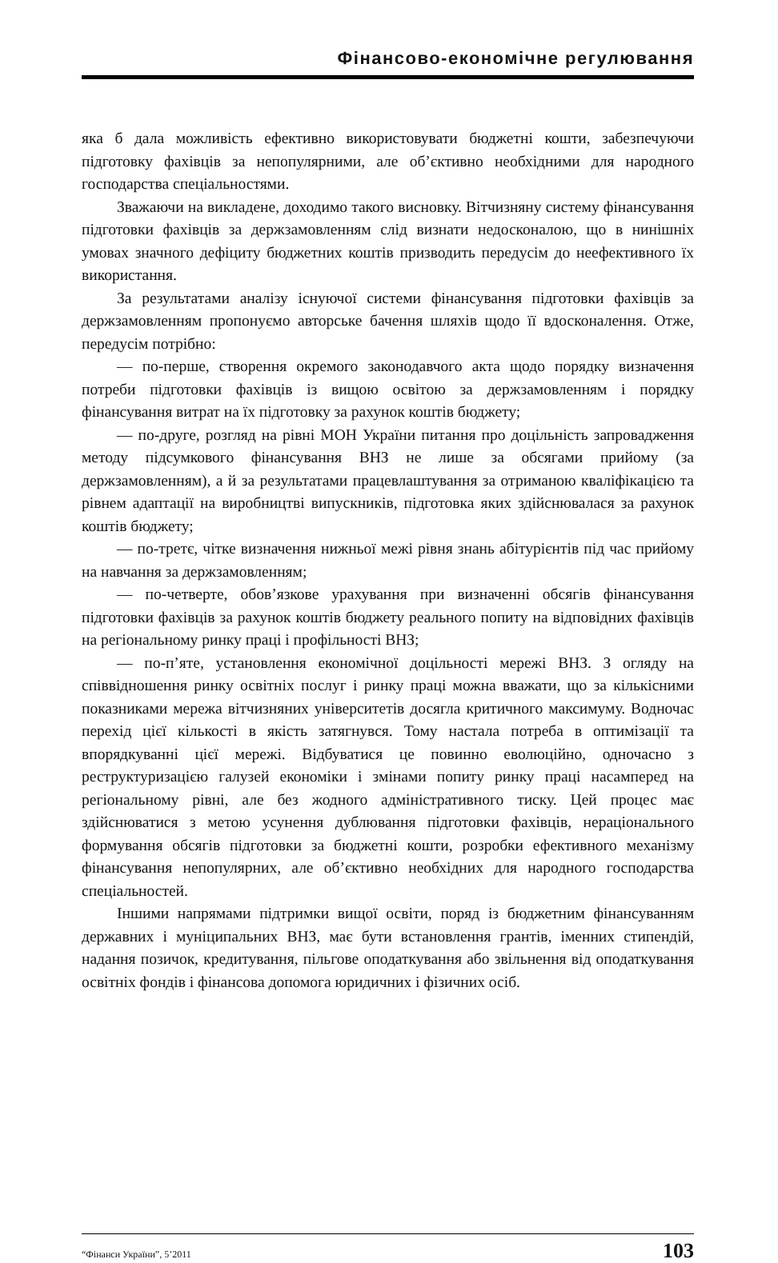Фінансово-економічне регулювання
яка б дала можливість ефективно використовувати бюджетні кошти, забезпечуючи підготовку фахівців за непопулярними, але об’єктивно необхідними для народного господарства спеціальностями.
Зважаючи на викладене, доходимо такого висновку. Вітчизняну систему фінансування підготовки фахівців за держзамовленням слід визнати недосконалою, що в нинішніх умовах значного дефіциту бюджетних коштів призводить передусім до неефективного їх використання.
За результатами аналізу існуючої системи фінансування підготовки фахівців за держзамовленням пропонуємо авторське бачення шляхів щодо її вдосконалення. Отже, передусім потрібно:
— по-перше, створення окремого законодавчого акта щодо порядку визначення потреби підготовки фахівців із вищою освітою за держзамовленням і порядку фінансування витрат на їх підготовку за рахунок коштів бюджету;
— по-друге, розгляд на рівні МОН України питання про доцільність запровадження методу підсумкового фінансування ВНЗ не лише за обсягами прийому (за держзамовленням), а й за результатами працевлаштування за отриманою кваліфікацією та рівнем адаптації на виробництві випускників, підготовка яких здійснювалася за рахунок коштів бюджету;
— по-третє, чітке визначення нижньої межі рівня знань абітурієнтів під час прийому на навчання за держзамовленням;
— по-четверте, обов’язкове урахування при визначенні обсягів фінансування підготовки фахівців за рахунок коштів бюджету реального попиту на відповідних фахівців на регіональному ринку праці і профільності ВНЗ;
— по-п’яте, установлення економічної доцільності мережі ВНЗ. З огляду на співвідношення ринку освітніх послуг і ринку праці можна вважати, що за кількісними показниками мережа вітчизняних університетів досягла критичного максимуму. Водночас перехід цієї кількості в якість затягнувся. Тому настала потреба в оптимізації та впорядкуванні цієї мережі. Відбуватися це повинно еволюційно, одночасно з реструктуризацією галузей економіки і змінами попиту ринку праці насамперед на регіональному рівні, але без жодного адміністративного тиску. Цей процес має здійснюватися з метою усунення дублювання підготовки фахівців, нераціонального формування обсягів підготовки за бюджетні кошти, розробки ефективного механізму фінансування непопулярних, але об’єктивно необхідних для народного господарства спеціальностей.
Іншими напрямами підтримки вищої освіти, поряд із бюджетним фінансуванням державних і муніципальних ВНЗ, має бути встановлення грантів, іменних стипендій, надання позичок, кредитування, пільгове оподаткування або звільнення від оподаткування освітніх фондів і фінансова допомога юридичних і фізичних осіб.
“Фінанси України”, 5’2011 103